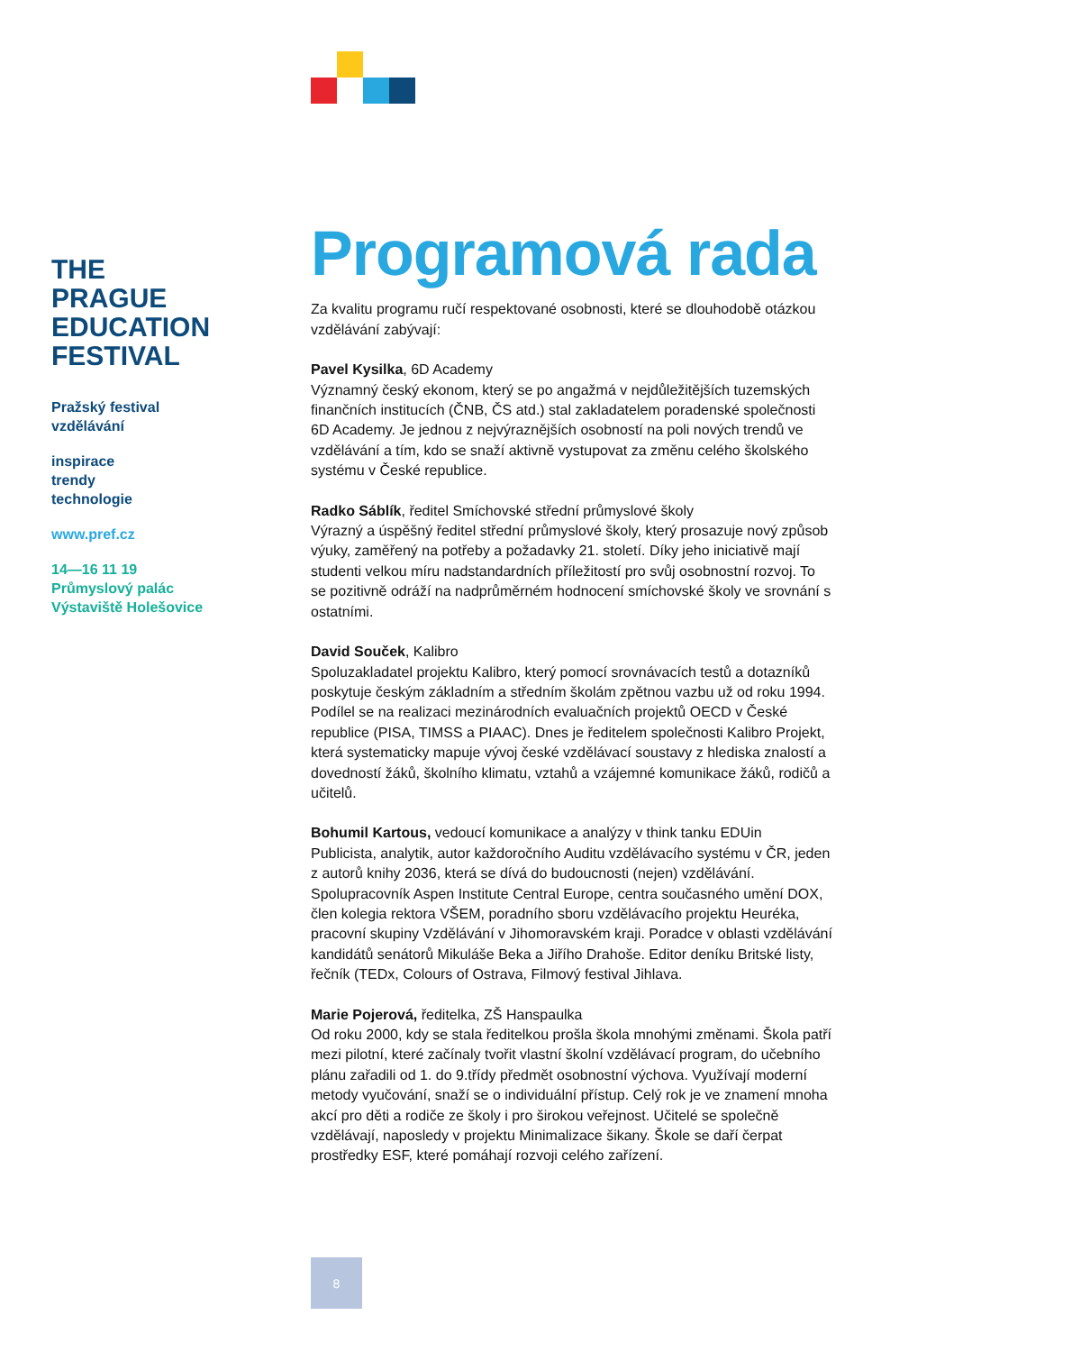THE
PRAGUE
EDUCATION
FESTIVAL
Pražský festival
vzdělávání
inspirace
trendy
technologie
www.pref.cz
14—16 11 19
Průmyslový palác
Výstaviště Holešovice
Programová rada
Za kvalitu programu ručí respektované osobnosti, které se dlouhodobě otázkou vzdělávání zabývají:
Pavel Kysilka, 6D Academy
Významný český ekonom, který se po angažmá v nejdůležitějších tuzemských finančních institucích (ČNB, ČS atd.) stal zakladatelem poradenské společnosti 6D Academy. Je jednou z nejvýraznějších osobností na poli nových trendů ve vzdělávání a tím, kdo se snaží aktivně vystupovat za změnu celého školského systému v České republice.
Radko Sáblík, ředitel Smíchovské střední průmyslové školy
Výrazný a úspěšný ředitel střední průmyslové školy, který prosazuje nový způsob výuky, zaměřený na potřeby a požadavky 21. století. Díky jeho iniciativě mají studenti velkou míru nadstandardních příležitostí pro svůj osobnostní rozvoj. To se pozitivně odráží na nadprůměrném hodnocení smíchovské školy ve srovnání s ostatními.
David Souček, Kalibro
Spoluzakladatel projektu Kalibro, který pomocí srovnávacích testů a dotazníků poskytuje českým základním a středním školám zpětnou vazbu už od roku 1994. Podílel se na realizaci mezinárodních evaluačních projektů OECD v České republice (PISA, TIMSS a PIAAC). Dnes je ředitelem společnosti Kalibro Projekt, která systematicky mapuje vývoj české vzdělávací soustavy z hlediska znalostí a dovedností žáků, školního klimatu, vztahů a vzájemné komunikace žáků, rodičů a učitelů.
Bohumil Kartous, vedoucí komunikace a analýzy v think tanku EDUin
Publicista, analytik, autor každoročního Auditu vzdělávacího systému v ČR, jeden z autorů knihy 2036, která se dívá do budoucnosti (nejen) vzdělávání. Spolupracovník Aspen Institute Central Europe, centra současného umění DOX, člen kolegia rektora VŠEM, poradního sboru vzdělávacího projektu Heuréka, pracovní skupiny Vzdělávání v Jihomoravském kraji. Poradce v oblasti vzdělávání kandidátů senátorů Mikuláše Beka a Jiřího Drahoše. Editor deníku Britské listy, řečník (TEDx, Colours of Ostrava, Filmový festival Jihlava.
Marie Pojerová, ředitelka, ZŠ Hanspaulka
Od roku 2000, kdy se stala ředitelkou prošla škola mnohými změnami. Škola patří mezi pilotní, které začínaly tvořit vlastní školní vzdělávací program, do učebního plánu zařadili od 1. do 9.třídy předmět osobnostní výchova. Využívají moderní metody vyučování, snaží se o individuální přístup. Celý rok je ve znamení mnoha akcí pro děti a rodiče ze školy i pro širokou veřejnost. Učitelé se společně vzdělávají, naposledy v projektu Minimalizace šikany. Škole se daří čerpat prostředky ESF, které pomáhají rozvoji celého zařízení.
8